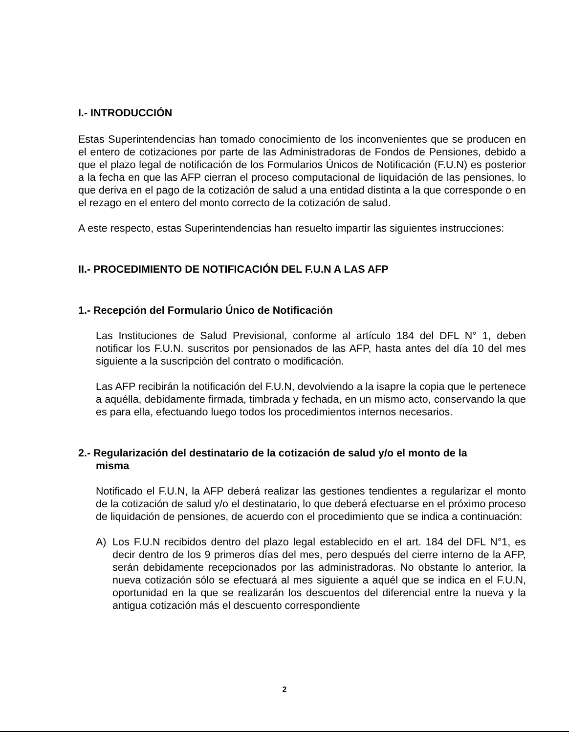I.- INTRODUCCIÓN
Estas Superintendencias han tomado conocimiento de los inconvenientes que se producen en el entero de cotizaciones por parte de las Administradoras de Fondos de Pensiones, debido a que el plazo legal de notificación de los Formularios Únicos de Notificación (F.U.N) es posterior a la fecha en que las AFP cierran el proceso computacional de liquidación de las pensiones, lo que deriva en el pago de la cotización de salud a una entidad distinta a la que corresponde o en el rezago en el entero del monto correcto de la cotización de salud.
A este respecto, estas Superintendencias han resuelto impartir las siguientes instrucciones:
II.- PROCEDIMIENTO DE NOTIFICACIÓN DEL F.U.N A LAS AFP
1.- Recepción del Formulario Único de Notificación
Las Instituciones de Salud Previsional, conforme al artículo 184 del DFL N° 1, deben notificar los F.U.N. suscritos por pensionados de las AFP, hasta antes del día 10 del mes siguiente a la suscripción del contrato o modificación.
Las AFP recibirán la notificación del F.U.N, devolviendo a la isapre la copia que le pertenece a aquélla, debidamente firmada, timbrada y fechada, en un mismo acto, conservando la que es para ella, efectuando luego todos los procedimientos internos necesarios.
2.- Regularización del destinatario de la cotización de salud y/o el monto de la
misma
Notificado el F.U.N, la AFP deberá realizar las gestiones tendientes a regularizar el monto de la cotización de salud y/o el destinatario, lo que deberá efectuarse en el próximo proceso de liquidación de pensiones, de acuerdo con el procedimiento que se indica a continuación:
A) Los F.U.N recibidos dentro del plazo legal establecido en el art. 184 del DFL N°1, es decir dentro de los 9 primeros días del mes, pero después del cierre interno de la AFP, serán debidamente recepcionados por las administradoras. No obstante lo anterior, la nueva cotización sólo se efectuará al mes siguiente a aquél que se indica en el F.U.N, oportunidad en la que se realizarán los descuentos del diferencial entre la nueva y la antigua cotización más el descuento correspondiente
2